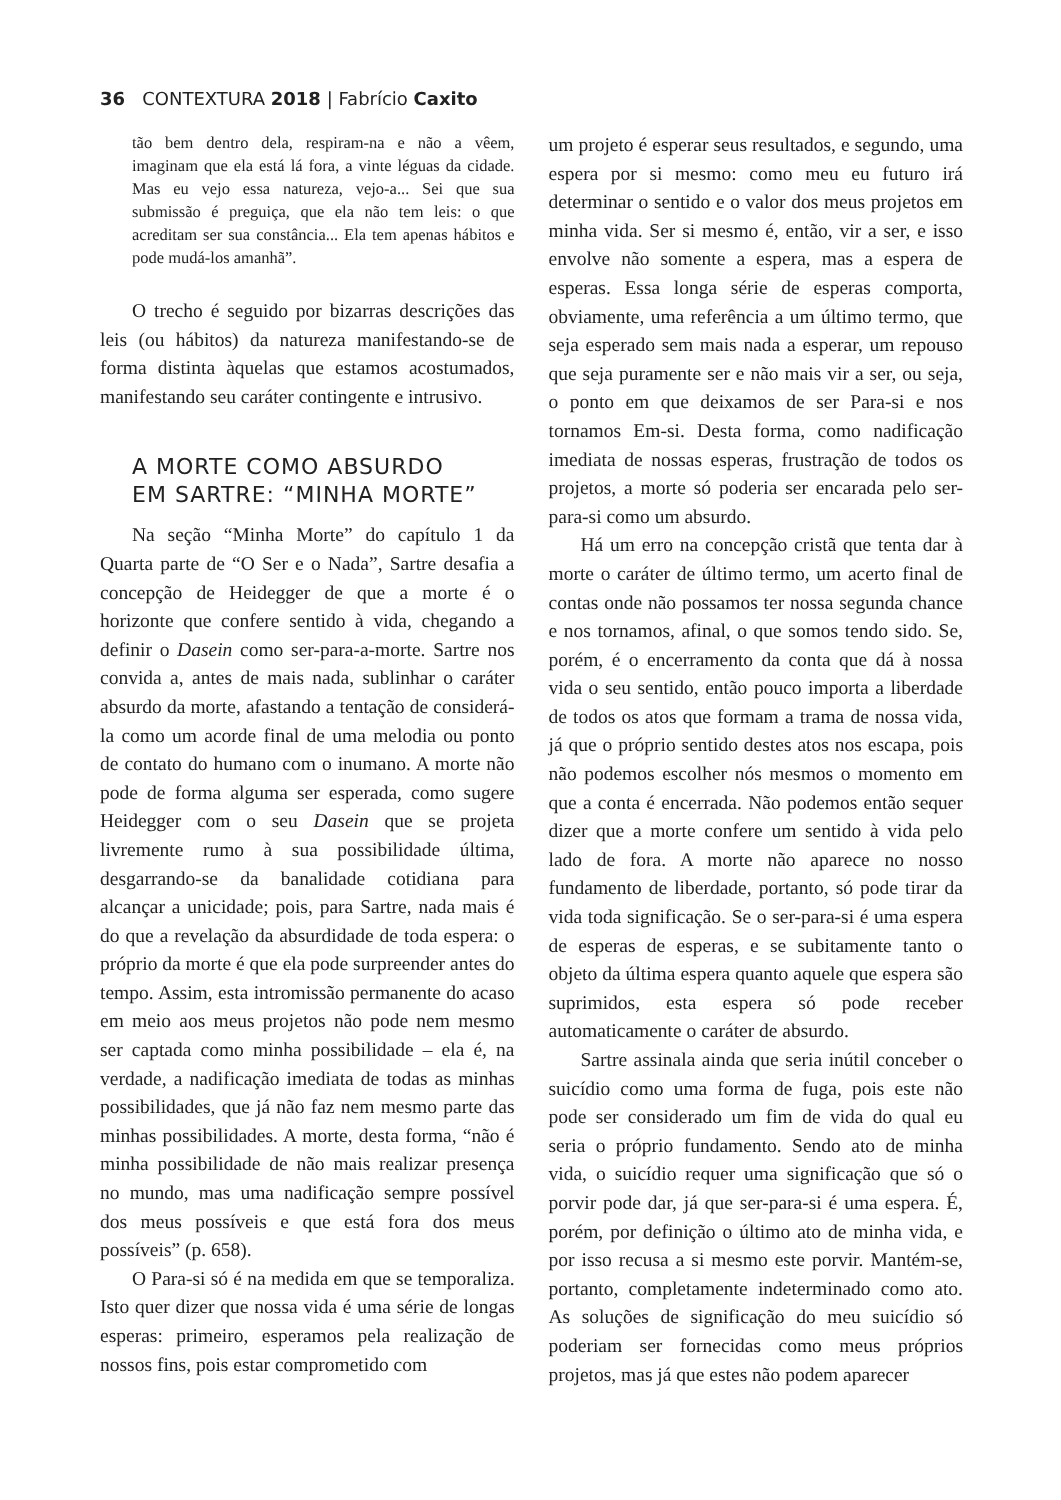36 CONTEXTURA 2018 | Fabrício Caxito
tão bem dentro dela, respiram-na e não a vêem, imaginam que ela está lá fora, a vinte léguas da cidade. Mas eu vejo essa natureza, vejo-a... Sei que sua submissão é preguiça, que ela não tem leis: o que acreditam ser sua constância... Ela tem apenas hábitos e pode mudá-los amanhã”.
O trecho é seguido por bizarras descrições das leis (ou hábitos) da natureza manifestando-se de forma distinta àquelas que estamos acostumados, manifestando seu caráter contingente e intrusivo.
A MORTE COMO ABSURDO
EM SARTRE: “MINHA MORTE”
Na seção “Minha Morte” do capítulo 1 da Quarta parte de “O Ser e o Nada”, Sartre desafia a concepção de Heidegger de que a morte é o horizonte que confere sentido à vida, chegando a definir o Dasein como ser-para-a-morte. Sartre nos convida a, antes de mais nada, sublinhar o caráter absurdo da morte, afastando a tentação de considerá-la como um acorde final de uma melodia ou ponto de contato do humano com o inumano. A morte não pode de forma alguma ser esperada, como sugere Heidegger com o seu Dasein que se projeta livremente rumo à sua possibilidade última, desgarrando-se da banalidade cotidiana para alcançar a unicidade; pois, para Sartre, nada mais é do que a revelação da absurdidade de toda espera: o próprio da morte é que ela pode surpreender antes do tempo. Assim, esta intromissão permanente do acaso em meio aos meus projetos não pode nem mesmo ser captada como minha possibilidade – ela é, na verdade, a nadificação imediata de todas as minhas possibilidades, que já não faz nem mesmo parte das minhas possibilidades. A morte, desta forma, “não é minha possibilidade de não mais realizar presença no mundo, mas uma nadificação sempre possível dos meus possíveis e que está fora dos meus possíveis” (p. 658).
O Para-si só é na medida em que se temporaliza. Isto quer dizer que nossa vida é uma série de longas esperas: primeiro, esperamos pela realização de nossos fins, pois estar comprometido com
um projeto é esperar seus resultados, e segundo, uma espera por si mesmo: como meu eu futuro irá determinar o sentido e o valor dos meus projetos em minha vida. Ser si mesmo é, então, vir a ser, e isso envolve não somente a espera, mas a espera de esperas. Essa longa série de esperas comporta, obviamente, uma referência a um último termo, que seja esperado sem mais nada a esperar, um repouso que seja puramente ser e não mais vir a ser, ou seja, o ponto em que deixamos de ser Para-si e nos tornamos Em-si. Desta forma, como nadificação imediata de nossas esperas, frustração de todos os projetos, a morte só poderia ser encarada pelo ser-para-si como um absurdo.
Há um erro na concepção cristã que tenta dar à morte o caráter de último termo, um acerto final de contas onde não possamos ter nossa segunda chance e nos tornamos, afinal, o que somos tendo sido. Se, porém, é o encerramento da conta que dá à nossa vida o seu sentido, então pouco importa a liberdade de todos os atos que formam a trama de nossa vida, já que o próprio sentido destes atos nos escapa, pois não podemos escolher nós mesmos o momento em que a conta é encerrada. Não podemos então sequer dizer que a morte confere um sentido à vida pelo lado de fora. A morte não aparece no nosso fundamento de liberdade, portanto, só pode tirar da vida toda significação. Se o ser-para-si é uma espera de esperas de esperas, e se subitamente tanto o objeto da última espera quanto aquele que espera são suprimidos, esta espera só pode receber automaticamente o caráter de absurdo.
Sartre assinala ainda que seria inútil conceber o suicídio como uma forma de fuga, pois este não pode ser considerado um fim de vida do qual eu seria o próprio fundamento. Sendo ato de minha vida, o suicídio requer uma significação que só o porvir pode dar, já que ser-para-si é uma espera. É, porém, por definição o último ato de minha vida, e por isso recusa a si mesmo este porvir. Mantém-se, portanto, completamente indeterminado como ato. As soluções de significação do meu suicídio só poderiam ser fornecidas como meus próprios projetos, mas já que estes não podem aparecer